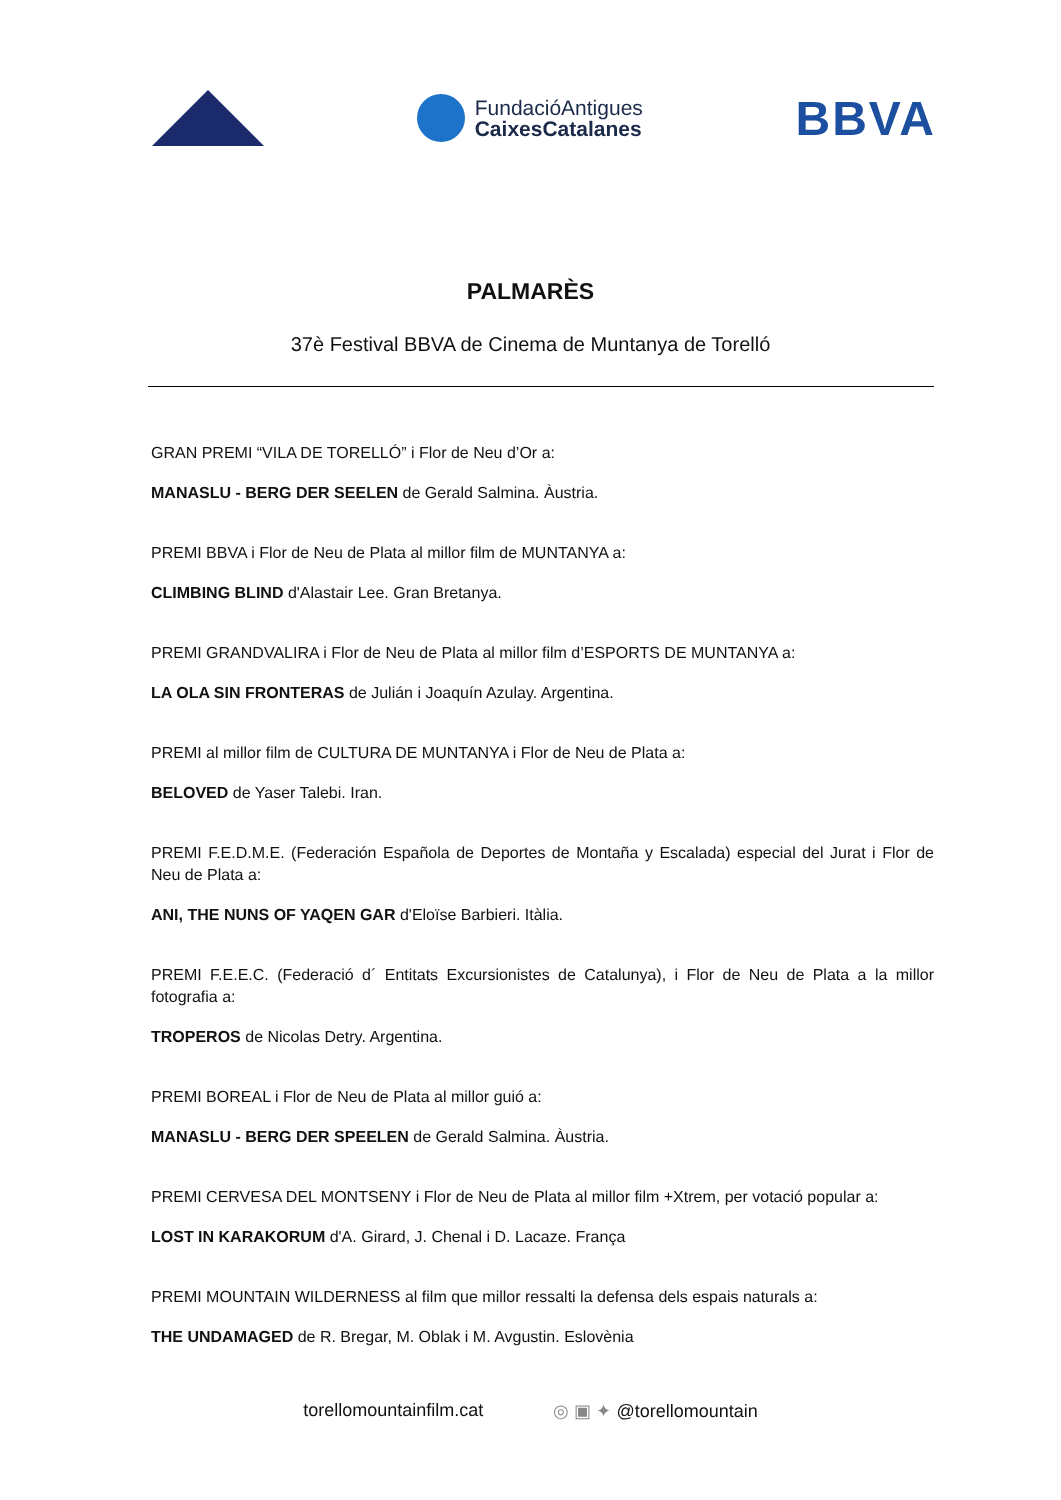FundacióAntigues
CaixesCatalanes
BBVA
PALMARÈS
37è Festival BBVA de Cinema de Muntanya de Torelló
GRAN PREMI “VILA DE TORELLÓ” i Flor de Neu d’Or a:
MANASLU - BERG DER SEELEN de Gerald Salmina. Àustria.
PREMI BBVA i Flor de Neu de Plata al millor film de MUNTANYA a:
CLIMBING BLIND d'Alastair Lee. Gran Bretanya.
PREMI GRANDVALIRA i Flor de Neu de Plata al millor film d’ESPORTS DE MUNTANYA a:
LA OLA SIN FRONTERAS de Julián i Joaquín Azulay. Argentina.
PREMI al millor film de CULTURA DE MUNTANYA i Flor de Neu de Plata a:
BELOVED de Yaser Talebi. Iran.
PREMI F.E.D.M.E. (Federación Española de Deportes de Montaña y Escalada) especial del Jurat i Flor de Neu de Plata a:
ANI, THE NUNS OF YAQEN GAR d'Eloïse Barbieri. Itàlia.
PREMI F.E.E.C. (Federació d´ Entitats Excursionistes de Catalunya), i Flor de Neu de Plata a la millor fotografia a:
TROPEROS de Nicolas Detry. Argentina.
PREMI BOREAL i Flor de Neu de Plata al millor guió a:
MANASLU - BERG DER SPEELEN de Gerald Salmina. Àustria.
PREMI CERVESA DEL MONTSENY i Flor de Neu de Plata al millor film +Xtrem, per votació popular a:
LOST IN KARAKORUM d'A. Girard, J. Chenal i D. Lacaze. França
PREMI MOUNTAIN WILDERNESS al film que millor ressalti la defensa dels espais naturals a:
THE UNDAMAGED de R. Bregar, M. Oblak i M. Avgustin. Eslovènia
torellomountainfilm.cat ◎ ▣ ✦ @torellomountain